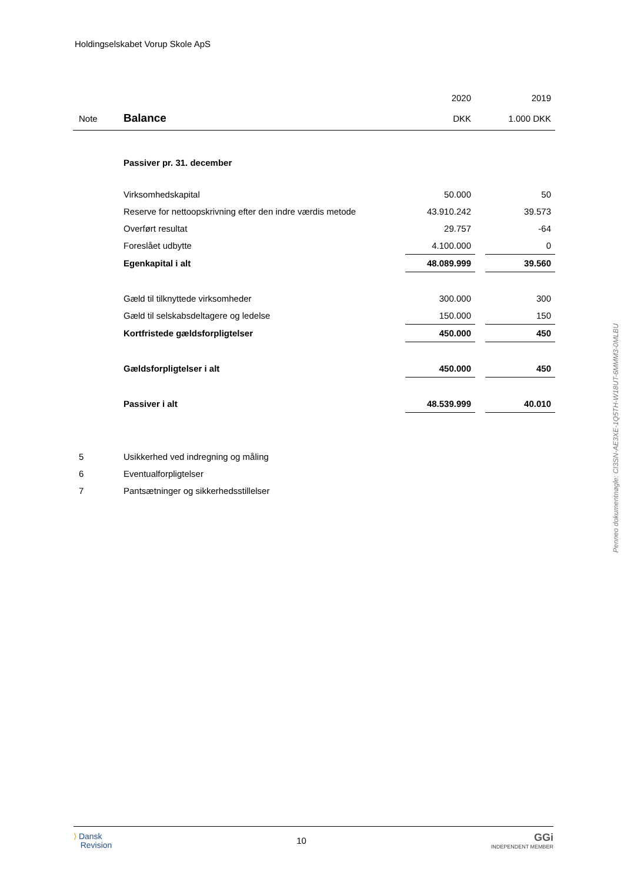Holdingselskabet Vorup Skole ApS
| | | 2020 | | 2019 |
| Note | Balance | DKK | | 1.000 DKK |
| | Passiver pr. 31. december | | | |
| | Virksomhedskapital | 50.000 | | 50 |
| | Reserve for nettoopskrivning efter den indre værdis metode | 43.910.242 | | 39.573 |
| | Overført resultat | 29.757 | | -64 |
| | Foreslået udbytte | 4.100.000 | | 0 |
| | Egenkapital i alt | 48.089.999 | | 39.560 |
| | Gæld til tilknyttede virksomheder | 300.000 | | 300 |
| | Gæld til selskabsdeltagere og ledelse | 150.000 | | 150 |
| | Kortfristede gældsforpligtelser | 450.000 | | 450 |
| | Gældsforpligtelser i alt | 450.000 | | 450 |
| | Passiver i alt | 48.539.999 | | 40.010 |
| 5 | Usikkerhed ved indregning og måling | | | |
| 6 | Eventualforpligtelser | | | |
| 7 | Pantsætninger og sikkerhedsstillelser | | | |
Penneo dokumentnøgle: CI3SN-AE3XE-1Q5TH-W18UT-6MMM3-0MLBU
⟩ Dansk
Revision
10
GGi
INDEPENDENT MEMBER